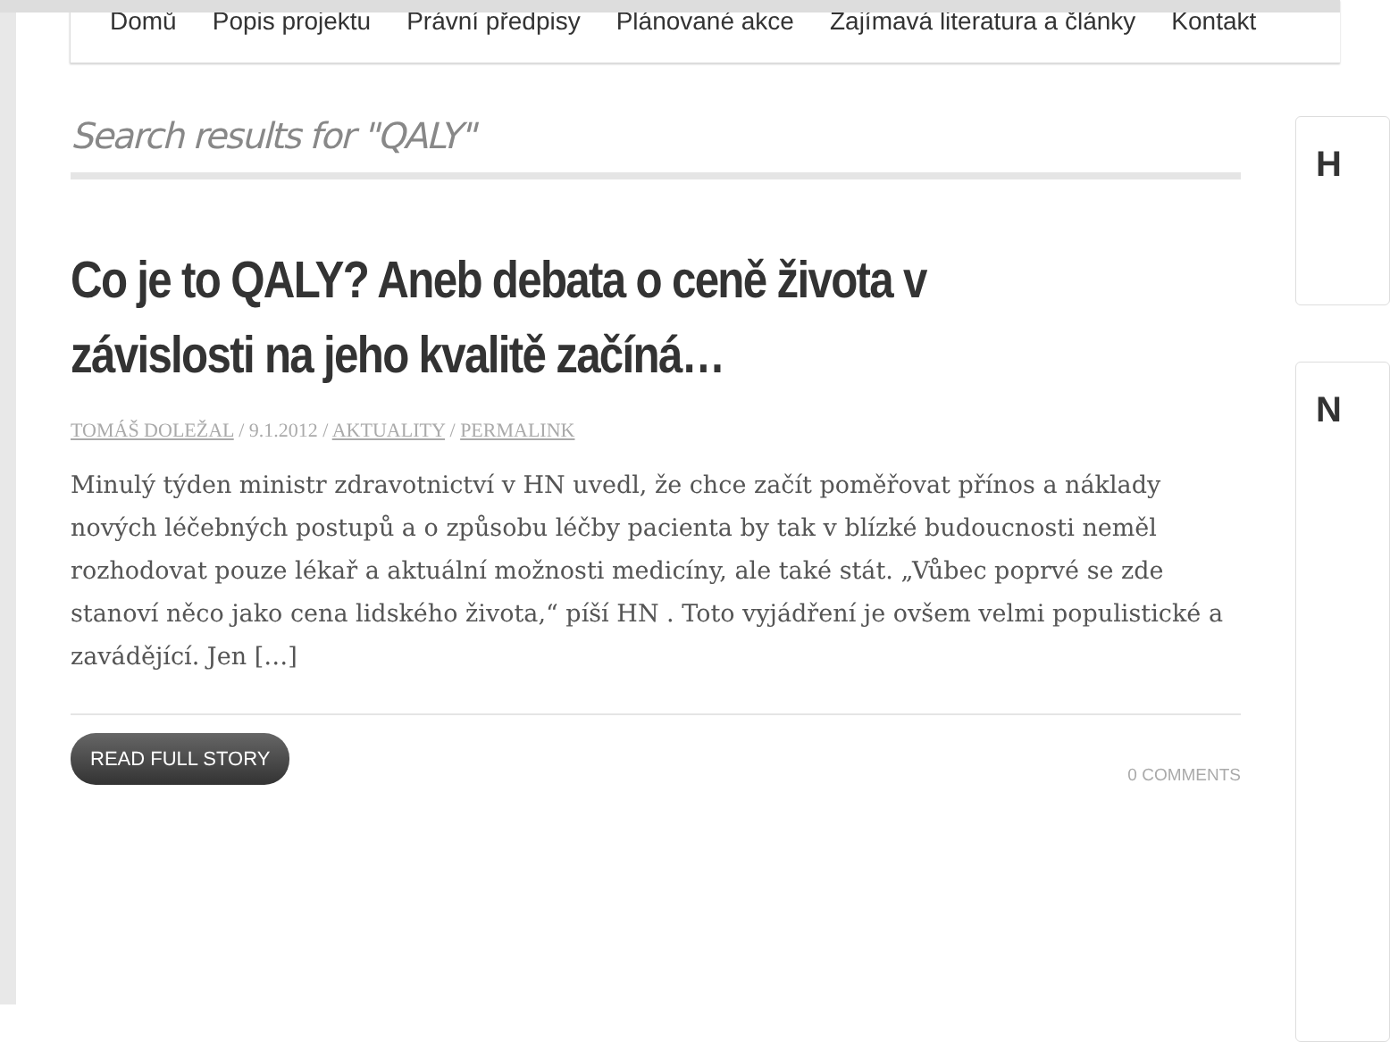Domů Popis projektu Právní předpisy Plánované akce Zajímavá literatura a články Kontakt
Search results for "QALY"
Co je to QALY? Aneb debata o ceně života v závislosti na jeho kvalitě začíná…
TOMÁŠ DOLEŽAL / 9.1.2012 / AKTUALITY / PERMALINK
Minulý týden ministr zdravotnictví v HN uvedl, že chce začít poměřovat přínos a náklady nových léčebných postupů a o způsobu léčby pacienta by tak v blízké budoucnosti neměl rozhodovat pouze lékař a aktuální možnosti medicíny, ale také stát. „Vůbec poprvé se zde stanoví něco jako cena lidského života,“ píší HN . Toto vyjádření je ovšem velmi populistické a zavádějící. Jen […]
READ FULL STORY 0 COMMENTS
H
N